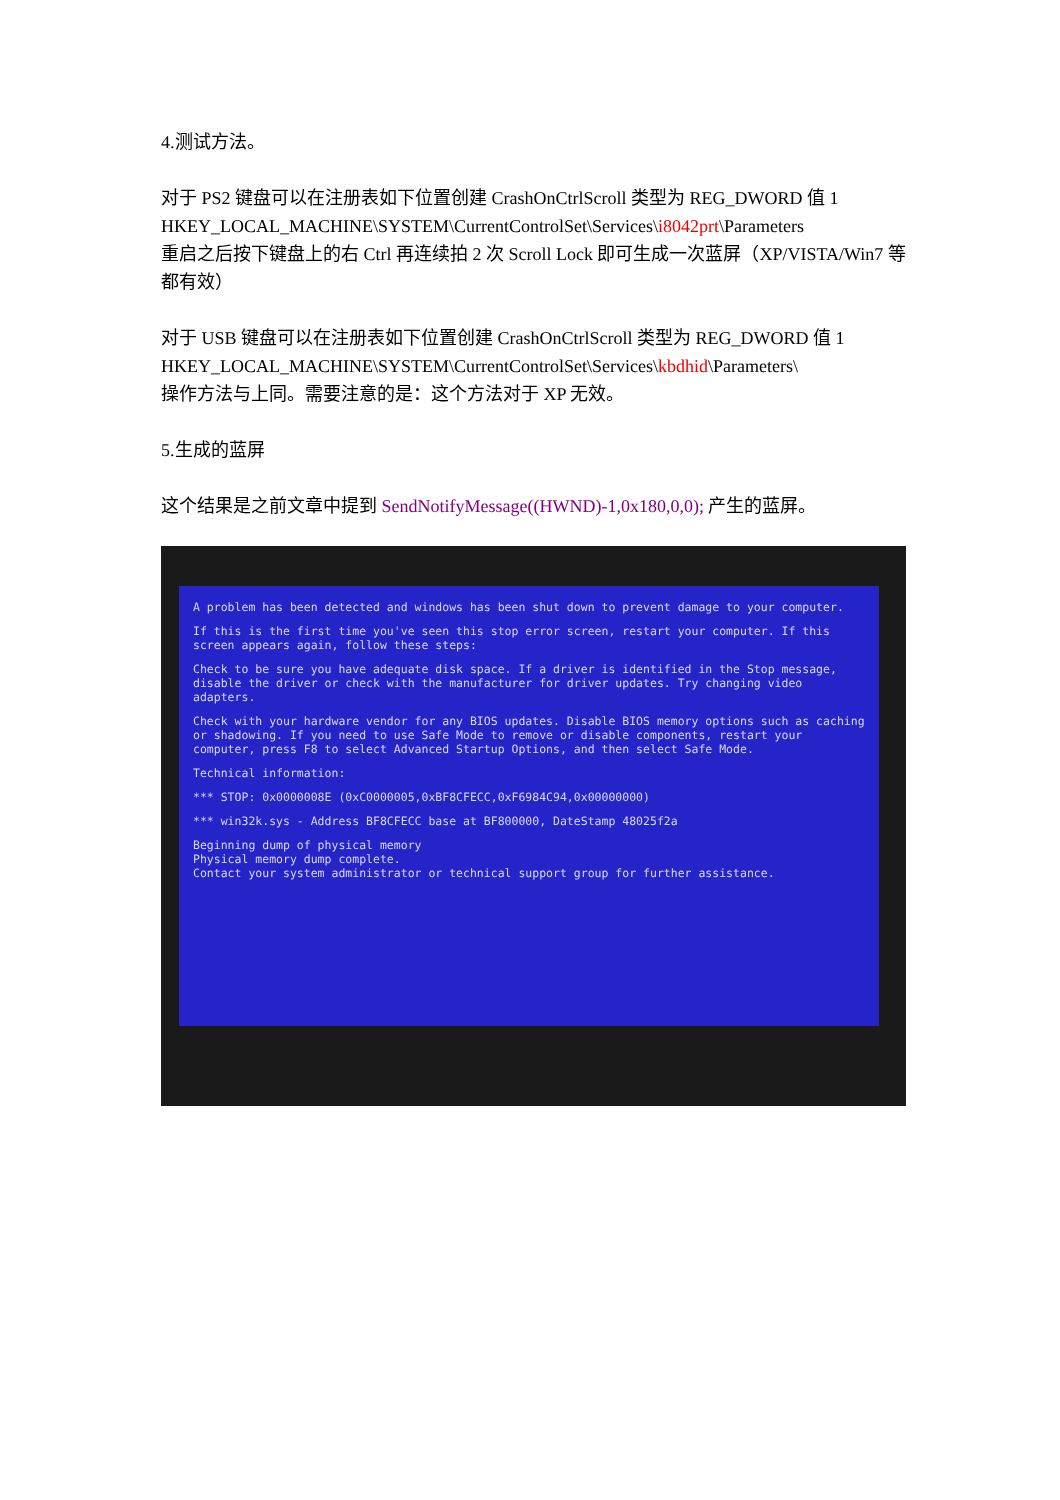4.测试方法。
对于 PS2 键盘可以在注册表如下位置创建 CrashOnCtrlScroll 类型为 REG_DWORD 值 1
HKEY_LOCAL_MACHINE\SYSTEM\CurrentControlSet\Services\i8042prt\Parameters
重启之后按下键盘上的右 Ctrl 再连续拍 2 次 Scroll Lock 即可生成一次蓝屏（XP/VISTA/Win7 等都有效）
对于 USB 键盘可以在注册表如下位置创建 CrashOnCtrlScroll 类型为 REG_DWORD 值 1
HKEY_LOCAL_MACHINE\SYSTEM\CurrentControlSet\Services\kbdhid\Parameters\
操作方法与上同。需要注意的是：这个方法对于 XP 无效。
5.生成的蓝屏
这个结果是之前文章中提到 SendNotifyMessage((HWND)-1,0x180,0,0); 产生的蓝屏。
A problem has been detected and windows has been shut down to prevent damage to your computer.
If this is the first time you've seen this stop error screen, restart your computer. If this screen appears again, follow these steps:
Check to be sure you have adequate disk space. If a driver is identified in the Stop message, disable the driver or check with the manufacturer for driver updates. Try changing video adapters.
Check with your hardware vendor for any BIOS updates. Disable BIOS memory options such as caching or shadowing. If you need to use Safe Mode to remove or disable components, restart your computer, press F8 to select Advanced Startup Options, and then select Safe Mode.
Technical information:
*** STOP: 0x0000008E (0xC0000005,0xBF8CFECC,0xF6984C94,0x00000000)
*** win32k.sys - Address BF8CFECC base at BF800000, DateStamp 48025f2a
Beginning dump of physical memory
Physical memory dump complete.
Contact your system administrator or technical support group for further assistance.